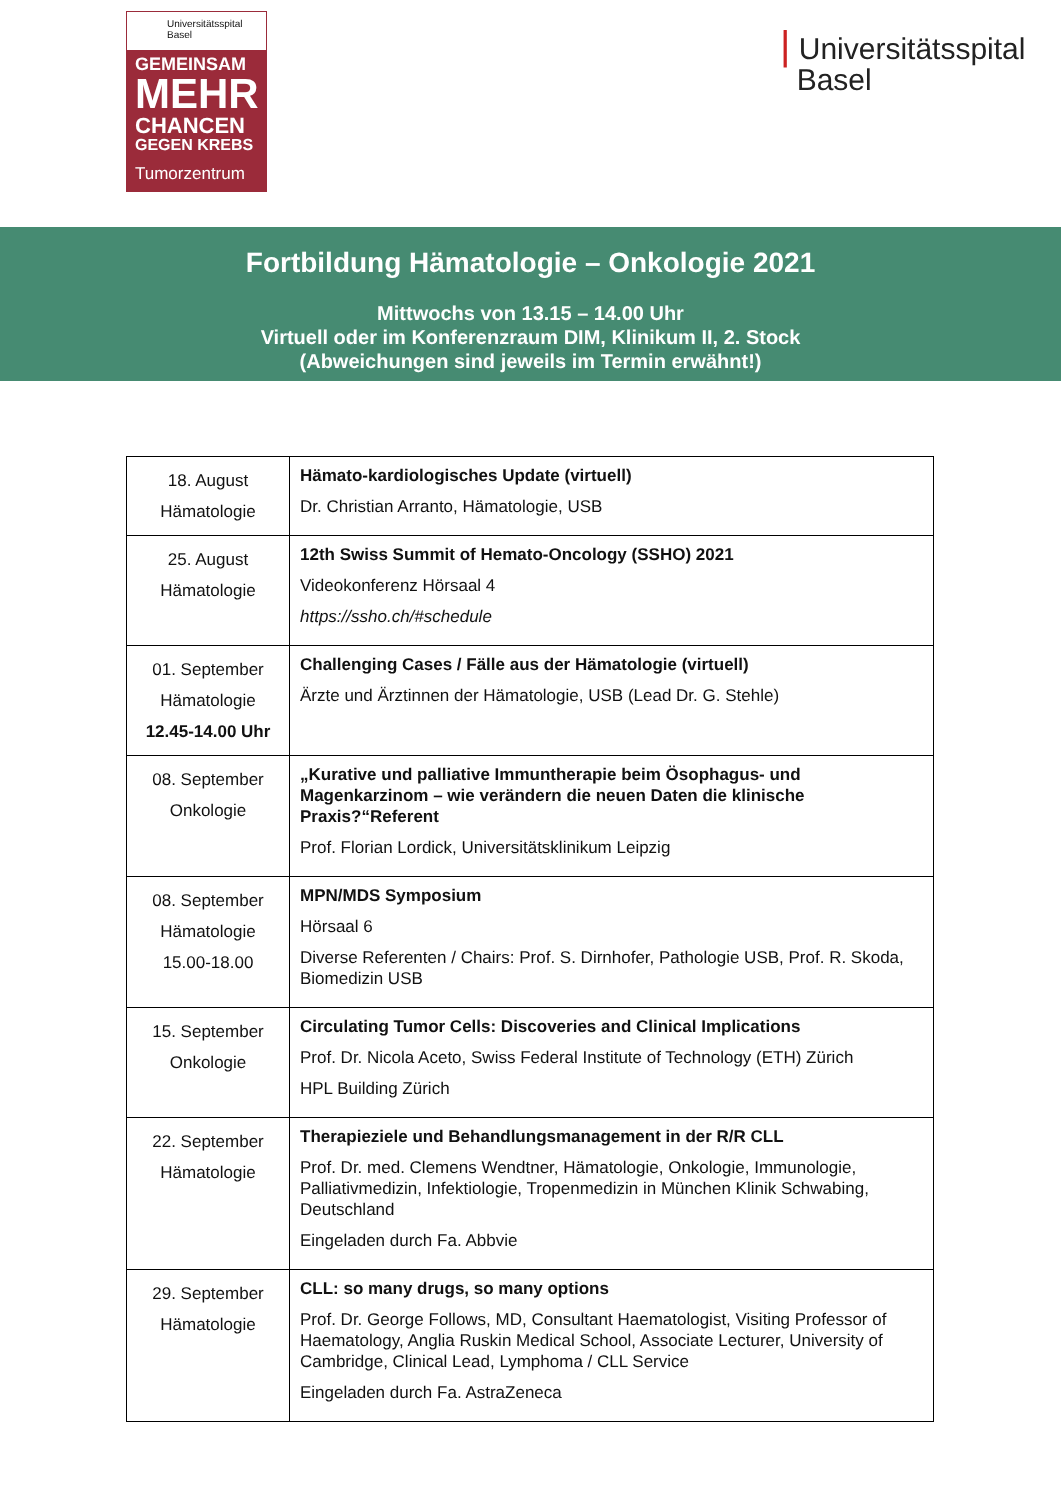Universitätsspital
Basel
GEMEINSAM
MEHR
CHANCEN
GEGEN KREBS
Tumorzentrum
| Universitätsspital
Basel
Fortbildung Hämatologie – Onkologie 2021
Mittwochs von 13.15 – 14.00 Uhr
Virtuell oder im Konferenzraum DIM, Klinikum II, 2. Stock
(Abweichungen sind jeweils im Termin erwähnt!)
| 18. August Hämatologie | Hämato-kardiologisches Update (virtuell) Dr. Christian Arranto, Hämatologie, USB |
| 25. August Hämatologie | 12th Swiss Summit of Hemato-Oncology (SSHO) 2021 Videokonferenz Hörsaal 4 https://ssho.ch/#schedule |
| 01. September Hämatologie 12.45-14.00 Uhr | Challenging Cases / Fälle aus der Hämatologie (virtuell) Ärzte und Ärztinnen der Hämatologie, USB (Lead Dr. G. Stehle) |
| 08. September Onkologie | „Kurative und palliative Immuntherapie beim Ösophagus- und Magenkarzinom – wie verändern die neuen Daten die klinische Praxis?“Referent Prof. Florian Lordick, Universitätsklinikum Leipzig |
| 08. September Hämatologie 15.00-18.00 | MPN/MDS Symposium Hörsaal 6 Diverse Referenten / Chairs: Prof. S. Dirnhofer, Pathologie USB, Prof. R. Skoda, Biomedizin USB |
| 15. September Onkologie | Circulating Tumor Cells: Discoveries and Clinical Implications Prof. Dr. Nicola Aceto, Swiss Federal Institute of Technology (ETH) Zürich HPL Building Zürich |
| 22. September Hämatologie | Therapieziele und Behandlungsmanagement in der R/R CLL Prof. Dr. med. Clemens Wendtner, Hämatologie, Onkologie, Immunologie, Palliativmedizin, Infektiologie, Tropenmedizin in München Klinik Schwabing, Deutschland Eingeladen durch Fa. Abbvie |
| 29. September Hämatologie | CLL: so many drugs, so many options Prof. Dr. George Follows, MD, Consultant Haematologist, Visiting Professor of Haematology, Anglia Ruskin Medical School, Associate Lecturer, University of Cambridge, Clinical Lead, Lymphoma / CLL Service Eingeladen durch Fa. AstraZeneca |